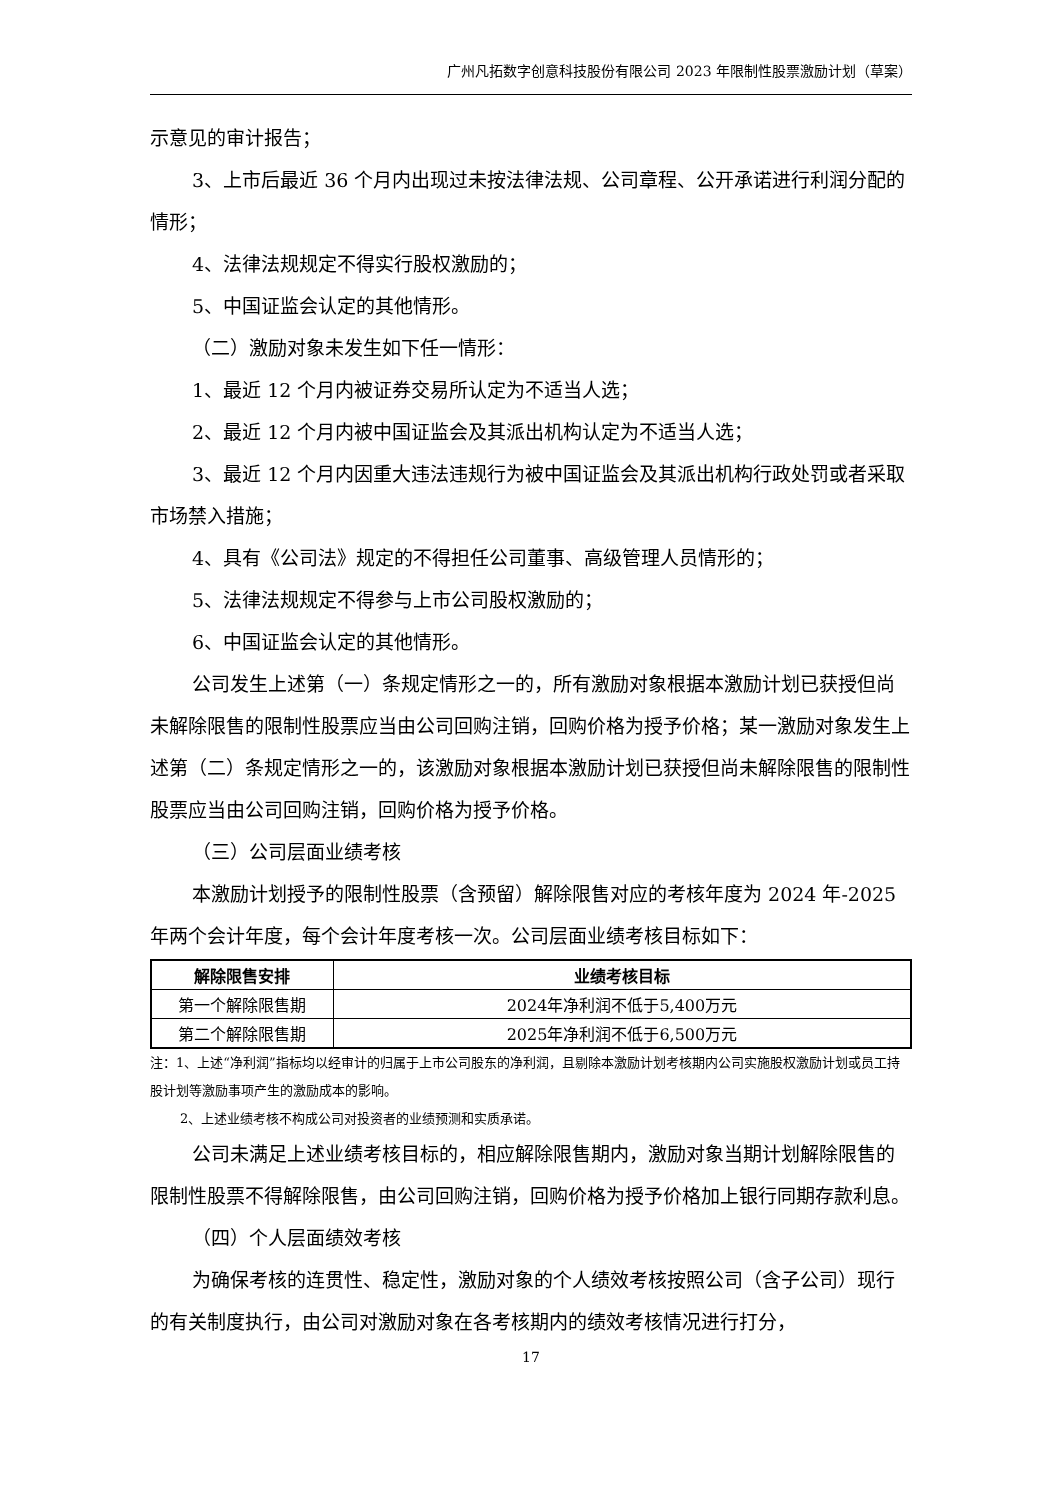广州凡拓数字创意科技股份有限公司 2023 年限制性股票激励计划（草案）
示意见的审计报告；
3、上市后最近 36 个月内出现过未按法律法规、公司章程、公开承诺进行利润分配的情形；
4、法律法规规定不得实行股权激励的；
5、中国证监会认定的其他情形。
（二）激励对象未发生如下任一情形：
1、最近 12 个月内被证券交易所认定为不适当人选；
2、最近 12 个月内被中国证监会及其派出机构认定为不适当人选；
3、最近 12 个月内因重大违法违规行为被中国证监会及其派出机构行政处罚或者采取市场禁入措施；
4、具有《公司法》规定的不得担任公司董事、高级管理人员情形的；
5、法律法规规定不得参与上市公司股权激励的；
6、中国证监会认定的其他情形。
公司发生上述第（一）条规定情形之一的，所有激励对象根据本激励计划已获授但尚未解除限售的限制性股票应当由公司回购注销，回购价格为授予价格；某一激励对象发生上述第（二）条规定情形之一的，该激励对象根据本激励计划已获授但尚未解除限售的限制性股票应当由公司回购注销，回购价格为授予价格。
（三）公司层面业绩考核
本激励计划授予的限制性股票（含预留）解除限售对应的考核年度为 2024 年-2025 年两个会计年度，每个会计年度考核一次。公司层面业绩考核目标如下：
| 解除限售安排 | 业绩考核目标 |
| --- | --- |
| 第一个解除限售期 | 2024年净利润不低于5,400万元 |
| 第二个解除限售期 | 2025年净利润不低于6,500万元 |
注：1、上述“净利润”指标均以经审计的归属于上市公司股东的净利润，且剔除本激励计划考核期内公司实施股权激励计划或员工持股计划等激励事项产生的激励成本的影响。
2、上述业绩考核不构成公司对投资者的业绩预测和实质承诺。
公司未满足上述业绩考核目标的，相应解除限售期内，激励对象当期计划解除限售的限制性股票不得解除限售，由公司回购注销，回购价格为授予价格加上银行同期存款利息。
（四）个人层面绩效考核
为确保考核的连贯性、稳定性，激励对象的个人绩效考核按照公司（含子公司）现行的有关制度执行，由公司对激励对象在各考核期内的绩效考核情况进行打分，
17